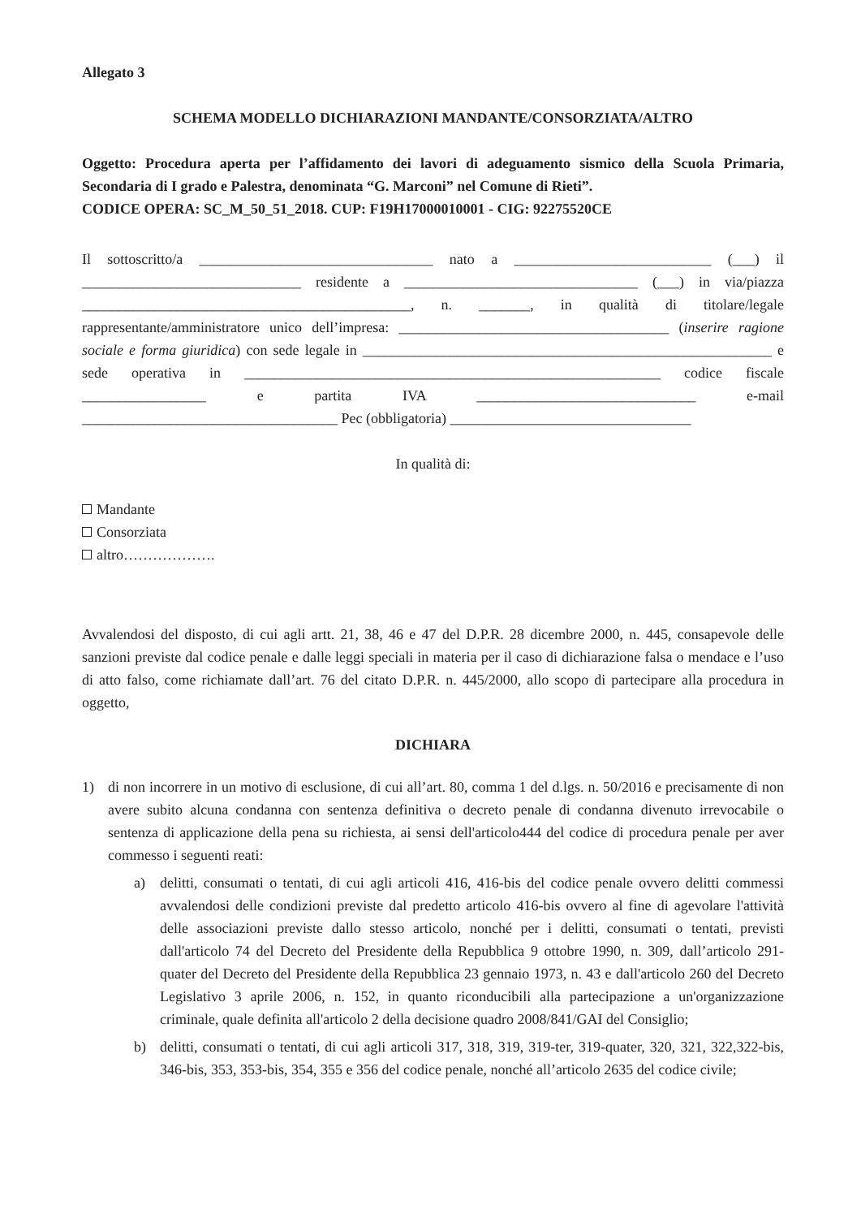Allegato 3
SCHEMA MODELLO DICHIARAZIONI MANDANTE/CONSORZIATA/ALTRO
Oggetto: Procedura aperta per l’affidamento dei lavori di adeguamento sismico della Scuola Primaria, Secondaria di I grado e Palestra, denominata “G. Marconi” nel Comune di Rieti”.
CODICE OPERA: SC_M_50_51_2018. CUP: F19H17000010001 - CIG: 92275520CE
Il sottoscritto/a ________________________________ nato a ___________________________ (___) il ______________________________ residente a ________________________________ (___) in via/piazza _____________________________________________, n. _______, in qualità di titolare/legale rappresentante/amministratore unico dell’impresa: _____________________________________ (inserire ragione sociale e forma giuridica) con sede legale in ________________________________________________________ e sede operativa in _________________________________________________________ codice fiscale _________________ e partita IVA ______________________________ e-mail ___________________________________ Pec (obbligatoria) _________________________________
In qualità di:
Mandante
Consorziata
altro……………….
Avvalendosi del disposto, di cui agli artt. 21, 38, 46 e 47 del D.P.R. 28 dicembre 2000, n. 445, consapevole delle sanzioni previste dal codice penale e dalle leggi speciali in materia per il caso di dichiarazione falsa o mendace e l’uso di atto falso, come richiamate dall’art. 76 del citato D.P.R. n. 445/2000, allo scopo di partecipare alla procedura in oggetto,
DICHIARA
1) di non incorrere in un motivo di esclusione, di cui all’art. 80, comma 1 del d.lgs. n. 50/2016 e precisamente di non avere subito alcuna condanna con sentenza definitiva o decreto penale di condanna divenuto irrevocabile o sentenza di applicazione della pena su richiesta, ai sensi dell'articolo444 del codice di procedura penale per aver commesso i seguenti reati:
a) delitti, consumati o tentati, di cui agli articoli 416, 416-bis del codice penale ovvero delitti commessi avvalendosi delle condizioni previste dal predetto articolo 416-bis ovvero al fine di agevolare l'attività delle associazioni previste dallo stesso articolo, nonché per i delitti, consumati o tentati, previsti dall'articolo 74 del Decreto del Presidente della Repubblica 9 ottobre 1990, n. 309, dall’articolo 291-quater del Decreto del Presidente della Repubblica 23 gennaio 1973, n. 43 e dall'articolo 260 del Decreto Legislativo 3 aprile 2006, n. 152, in quanto riconducibili alla partecipazione a un'organizzazione criminale, quale definita all'articolo 2 della decisione quadro 2008/841/GAI del Consiglio;
b) delitti, consumati o tentati, di cui agli articoli 317, 318, 319, 319-ter, 319-quater, 320, 321, 322,322-bis, 346-bis, 353, 353-bis, 354, 355 e 356 del codice penale, nonché all’articolo 2635 del codice civile;